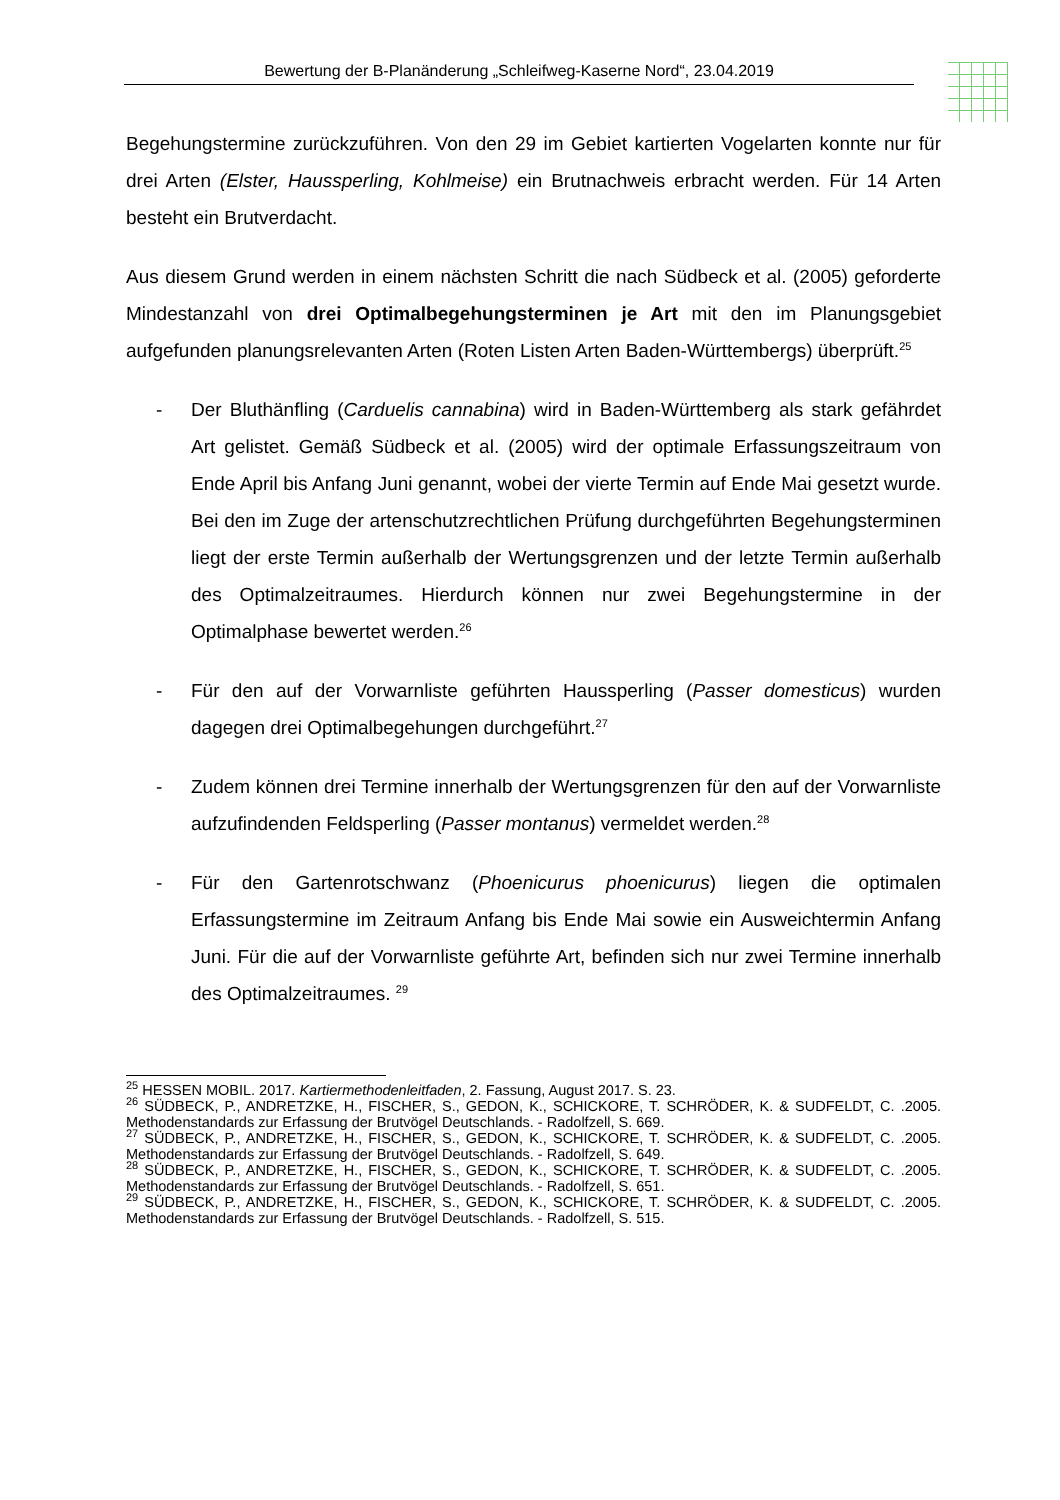Bewertung der B-Planänderung „Schleifweg-Kaserne Nord“, 23.04.2019
Begehungstermine zurückzuführen. Von den 29 im Gebiet kartierten Vogelarten konnte nur für drei Arten (Elster, Haussperling, Kohlmeise) ein Brutnachweis erbracht werden. Für 14 Arten besteht ein Brutverdacht.
Aus diesem Grund werden in einem nächsten Schritt die nach Südbeck et al. (2005) geforderte Mindestanzahl von drei Optimalbegehungsterminen je Art mit den im Planungsgebiet aufgefunden planungsrelevanten Arten (Roten Listen Arten Baden-Württembergs) überprüft.<sup>25</sup>
- Der Bluthänfling (Carduelis cannabina) wird in Baden-Württemberg als stark gefährdet Art gelistet. Gemäß Südbeck et al. (2005) wird der optimale Erfassungszeitraum von Ende April bis Anfang Juni genannt, wobei der vierte Termin auf Ende Mai gesetzt wurde. Bei den im Zuge der artenschutzrechtlichen Prüfung durchgeführten Begehungsterminen liegt der erste Termin außerhalb der Wertungsgrenzen und der letzte Termin außerhalb des Optimalzeitraumes. Hierdurch können nur zwei Begehungstermine in der Optimalphase bewertet werden.<sup>26</sup>
- Für den auf der Vorwarnliste geführten Haussperling (Passer domesticus) wurden dagegen drei Optimalbegehungen durchgeführt.<sup>27</sup>
- Zudem können drei Termine innerhalb der Wertungsgrenzen für den auf der Vorwarnliste aufzufindenden Feldsperling (Passer montanus) vermeldet werden.<sup>28</sup>
- Für den Gartenrotschwanz (Phoenicurus phoenicurus) liegen die optimalen Erfassungstermine im Zeitraum Anfang bis Ende Mai sowie ein Ausweichtermin Anfang Juni. Für die auf der Vorwarnliste geführte Art, befinden sich nur zwei Termine innerhalb des Optimalzeitraumes. <sup>29</sup>
<sup>25</sup> HESSEN MOBIL. 2017. Kartiermethodenleitfaden, 2. Fassung, August 2017. S. 23.
<sup>26</sup> SÜDBECK, P., ANDRETZKE, H., FISCHER, S., GEDON, K., SCHICKORE, T. SCHRÖDER, K. & SUDFELDT, C. .2005. Methodenstandards zur Erfassung der Brutvögel Deutschlands. - Radolfzell, S. 669.
<sup>27</sup> SÜDBECK, P., ANDRETZKE, H., FISCHER, S., GEDON, K., SCHICKORE, T. SCHRÖDER, K. & SUDFELDT, C. .2005. Methodenstandards zur Erfassung der Brutvögel Deutschlands. - Radolfzell, S. 649.
<sup>28</sup> SÜDBECK, P., ANDRETZKE, H., FISCHER, S., GEDON, K., SCHICKORE, T. SCHRÖDER, K. & SUDFELDT, C. .2005. Methodenstandards zur Erfassung der Brutvögel Deutschlands. - Radolfzell, S. 651.
<sup>29</sup> SÜDBECK, P., ANDRETZKE, H., FISCHER, S., GEDON, K., SCHICKORE, T. SCHRÖDER, K. & SUDFELDT, C. .2005. Methodenstandards zur Erfassung der Brutvögel Deutschlands. - Radolfzell, S. 515.